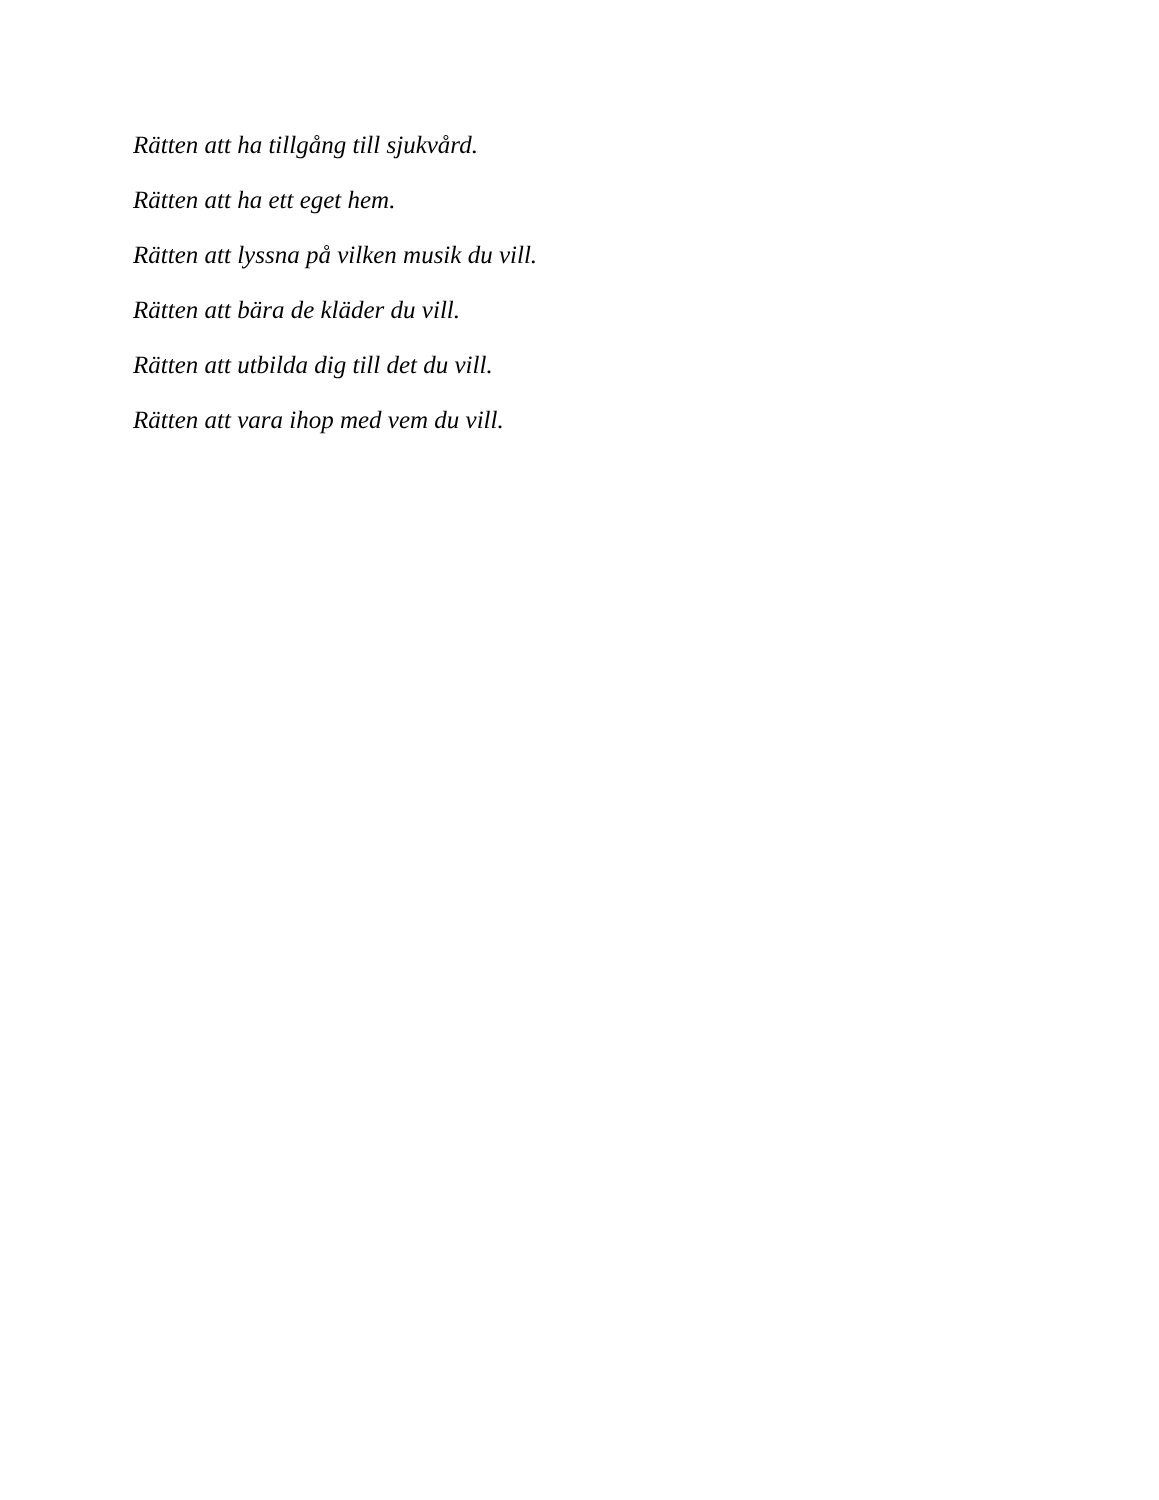Rätten att ha tillgång till sjukvård.
Rätten att ha ett eget hem.
Rätten att lyssna på vilken musik du vill.
Rätten att bära de kläder du vill.
Rätten att utbilda dig till det du vill.
Rätten att vara ihop med vem du vill.